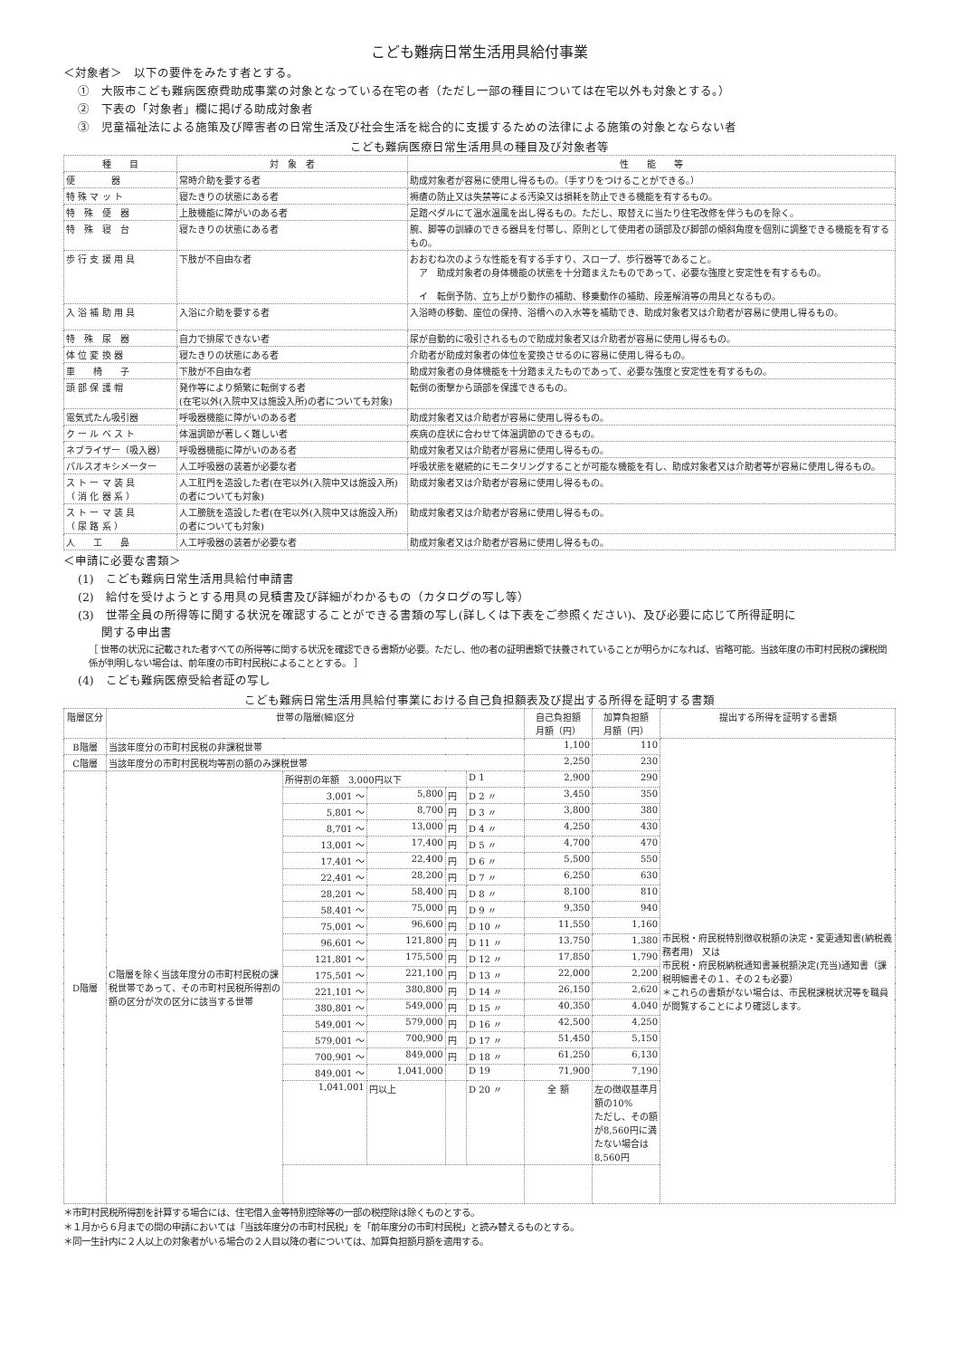こども難病日常生活用具給付事業
＜対象者＞　以下の要件をみたす者とする。
①　大阪市こども難病医療費助成事業の対象となっている在宅の者（ただし一部の種目については在宅以外も対象とする。）
②　下表の「対象者」欄に掲げる助成対象者
③　児童福祉法による施策及び障害者の日常生活及び社会生活を総合的に支援するための法律による施策の対象とならない者
こども難病医療日常生活用具の種目及び対象者等
| 種 目 | 対 象 者 | 性 能 等 |
| --- | --- | --- |
| 便 器 | 常時介助を要する者 | 助成対象者が容易に使用し得るもの。（手すりをつけることができる。） |
| 特 殊 マ ッ ト | 寝たきりの状態にある者 | 褥瘡の防止又は失禁等による汚染又は損耗を防止できる機能を有するもの。 |
| 特 殊 便 器 | 上肢機能に障がいのある者 | 足踏ペダルにて温水温風を出し得るもの。ただし、取替えに当たり住宅改修を伴うものを除く。 |
| 特 殊 寝 台 | 寝たきりの状態にある者 | 腕、脚等の訓練のできる器具を付帯し、原則として使用者の頭部及び脚部の傾斜角度を個別に調整できる機能を有するもの。 |
| 歩 行 支 援 用 具 | 下肢が不自由な者 | おおむね次のような性能を有する手すり、スロープ、歩行器等であること。 ア 助成対象者の身体機能の状態を十分踏まえたものであって、必要な強度と安定性を有するもの。 イ 転倒予防、立ち上がり動作の補助、移乗動作の補助、段差解消等の用具となるもの。 |
| 入 浴 補 助 用 具 | 入浴に介助を要する者 | 入浴時の移動、座位の保持、浴槽への入水等を補助でき、助成対象者又は介助者が容易に使用し得るもの。 |
| 特 殊 尿 器 | 自力で排尿できない者 | 尿が自動的に吸引されるもので助成対象者又は介助者が容易に使用し得るもの。 |
| 体 位 変 換 器 | 寝たきりの状態にある者 | 介助者が助成対象者の体位を変換させるのに容易に使用し得るもの。 |
| 車 椅 子 | 下肢が不自由な者 | 助成対象者の身体機能を十分踏まえたものであって、必要な強度と安定性を有するもの。 |
| 頭 部 保 護 帽 | 発作等により頻繁に転倒する者 (在宅以外(入院中又は施設入所)の者についても対象) | 転倒の衝撃から頭部を保護できるもの。 |
| 電気式たん吸引器 | 呼吸器機能に障がいのある者 | 助成対象者又は介助者が容易に使用し得るもの。 |
| ク ー ル ベ ス ト | 体温調節が著しく難しい者 | 疾病の症状に合わせて体温調節のできるもの。 |
| ネブライザー（吸入器） | 呼吸器機能に障がいのある者 | 助成対象者又は介助者が容易に使用し得るもの。 |
| パルスオキシメーター | 人工呼吸器の装着が必要な者 | 呼吸状態を継続的にモニタリングすることが可能な機能を有し、助成対象者又は介助者等が容易に使用し得るもの。 |
| ス ト ー マ 装 具 （ 消 化 器 系 ） | 人工肛門を造設した者(在宅以外(入院中又は施設入所)の者についても対象) | 助成対象者又は介助者が容易に使用し得るもの。 |
| ス ト ー マ 装 具 （ 尿 路 系 ） | 人工膀胱を造設した者(在宅以外(入院中又は施設入所)の者についても対象) | 助成対象者又は介助者が容易に使用し得るもの。 |
| 人 工 鼻 | 人工呼吸器の装着が必要な者 | 助成対象者又は介助者が容易に使用し得るもの。 |
＜申請に必要な書類＞
(1)　こども難病日常生活用具給付申請書
(2)　給付を受けようとする用具の見積書及び詳細がわかるもの（カタログの写し等）
(3)　世帯全員の所得等に関する状況を確認することができる書類の写し(詳しくは下表をご参照ください)、及び必要に応じて所得証明に
　　関する申出書
［ 世帯の状況に記載された者すべての所得等に関する状況を確認できる書類が必要。ただし、他の者の証明書類で扶養されていることが明らかになれば、省略可能。当該年度の市町村民税の課税関係が判明しない場合は、前年度の市町村民税によることとする。 ］
(4)　こども難病医療受給者証の写し
こども難病日常生活用具給付事業における自己負担額表及び提出する所得を証明する書類
| 階層区分 | 世帯の階層(細)区分 | | | | | 自己負担額 月額（円） | 加算負担額 月額（円） | 提出する所得を証明する書類 |
| --- | --- | --- | --- | --- | --- | --- | --- | --- |
| B階層 | 当該年度分の市町村民税の非課税世帯 | | | | | 1,100 | 110 | 市民税・府民税特別徴収税額の決定・変更通知書(納税義務者用) 又は 市民税・府民税納税通知書兼税額決定(充当)通知書（課税明細書その１、その２も必要） ＊これらの書類がない場合は、市民税課税状況等を職員が閲覧することにより確認します。 |
| C階層 | 当該年度分の市町村民税均等割の額のみ課税世帯 | | | | | 2,250 | 230 | |
| D階層 | C階層を除く当該年度分の市町村民税の課税世帯であって、その市町村民税所得割の額の区分が次の区分に該当する世帯 | 所得割の年額 3,000円以下 | | | D 1 | 2,900 | 290 | |
| | | 3,001 〜 | 5,800 | 円 | D 2 〃 | 3,450 | 350 | |
| | | 5,801 〜 | 8,700 | 円 | D 3 〃 | 3,800 | 380 | |
| | | 8,701 〜 | 13,000 | 円 | D 4 〃 | 4,250 | 430 | |
| | | 13,001 〜 | 17,400 | 円 | D 5 〃 | 4,700 | 470 | |
| | | 17,401 〜 | 22,400 | 円 | D 6 〃 | 5,500 | 550 | |
| | | 22,401 〜 | 28,200 | 円 | D 7 〃 | 6,250 | 630 | |
| | | 28,201 〜 | 58,400 | 円 | D 8 〃 | 8,100 | 810 | |
| | | 58,401 〜 | 75,000 | 円 | D 9 〃 | 9,350 | 940 | |
| | | 75,001 〜 | 96,600 | 円 | D 10 〃 | 11,550 | 1,160 | |
| | | 96,601 〜 | 121,800 | 円 | D 11 〃 | 13,750 | 1,380 | |
| | | 121,801 〜 | 175,500 | 円 | D 12 〃 | 17,850 | 1,790 | |
| | | 175,501 〜 | 221,100 | 円 | D 13 〃 | 22,000 | 2,200 | |
| | | 221,101 〜 | 380,800 | 円 | D 14 〃 | 26,150 | 2,620 | |
| | | 380,801 〜 | 549,000 | 円 | D 15 〃 | 40,350 | 4,040 | |
| | | 549,001 〜 | 579,000 | 円 | D 16 〃 | 42,500 | 4,250 | |
| | | 579,001 〜 | 700,900 | 円 | D 17 〃 | 51,450 | 5,150 | |
| | | 700,901 〜 | 849,000 | 円 | D 18 〃 | 61,250 | 6,130 | |
| | | 849,001 〜 | 1,041,000 | | D 19 | 71,900 | 7,190 | |
| | | 1,041,001 | 円以上 | | D 20 〃 | 全 額 | 左の徴収基準月額の10% ただし、その額が8,560円に満たない場合は8,560円 | |
＊市町村民税所得割を計算する場合には、住宅借入金等特別控除等の一部の税控除は除くものとする。
＊１月から６月までの間の申請においては「当該年度分の市町村民税」を「前年度分の市町村民税」と読み替えるものとする。
＊同一生計内に２人以上の対象者がいる場合の２人目以降の者については、加算負担額月額を適用する。